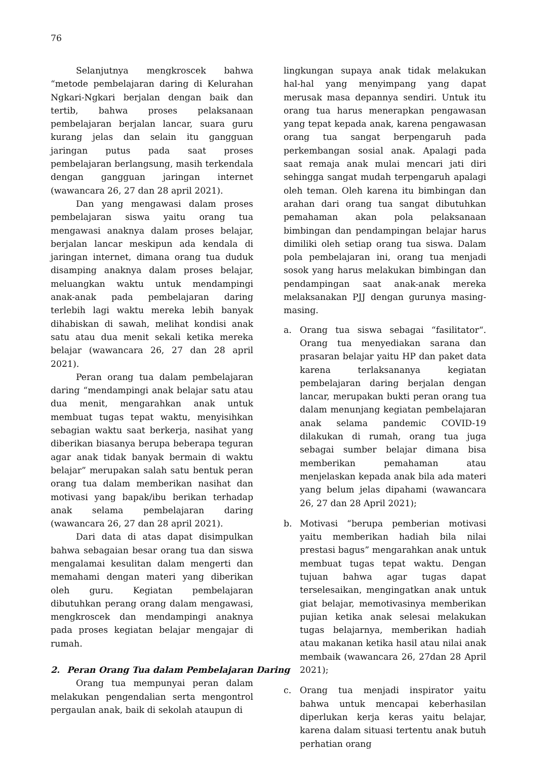76
Selanjutnya mengkroscek bahwa “metode pembelajaran daring di Kelurahan Ngkari-Ngkari berjalan dengan baik dan tertib, bahwa proses pelaksanaan pembelajaran berjalan lancar, suara guru kurang jelas dan selain itu gangguan jaringan putus pada saat proses pembelajaran berlangsung, masih terkendala dengan gangguan jaringan internet (wawancara 26, 27 dan 28 april 2021).
Dan yang mengawasi dalam proses pembelajaran siswa yaitu orang tua mengawasi anaknya dalam proses belajar, berjalan lancar meskipun ada kendala di jaringan internet, dimana orang tua duduk disamping anaknya dalam proses belajar, meluangkan waktu untuk mendampingi anak-anak pada pembelajaran daring terlebih lagi waktu mereka lebih banyak dihabiskan di sawah, melihat kondisi anak satu atau dua menit sekali ketika mereka belajar (wawancara 26, 27 dan 28 april 2021).
Peran orang tua dalam pembelajaran daring “mendampingi anak belajar satu atau dua menit, mengarahkan anak untuk membuat tugas tepat waktu, menyisihkan sebagian waktu saat berkerja, nasihat yang diberikan biasanya berupa beberapa teguran agar anak tidak banyak bermain di waktu belajar” merupakan salah satu bentuk peran orang tua dalam memberikan nasihat dan motivasi yang bapak/ibu berikan terhadap anak selama pembelajaran daring (wawancara 26, 27 dan 28 april 2021).
Dari data di atas dapat disimpulkan bahwa sebagaian besar orang tua dan siswa mengalamai kesulitan dalam mengerti dan memahami dengan materi yang diberikan oleh guru. Kegiatan pembelajaran dibutuhkan perang orang dalam mengawasi, mengkroscek dan mendampingi anaknya pada proses kegiatan belajar mengajar di rumah.
2. Peran Orang Tua dalam Pembelajaran Daring
Orang tua mempunyai peran dalam melakukan pengendalian serta mengontrol pergaulan anak, baik di sekolah ataupun di
lingkungan supaya anak tidak melakukan hal-hal yang menyimpang yang dapat merusak masa depannya sendiri. Untuk itu orang tua harus menerapkan pengawasan yang tepat kepada anak, karena pengawasan orang tua sangat berpengaruh pada perkembangan sosial anak. Apalagi pada saat remaja anak mulai mencari jati diri sehingga sangat mudah terpengaruh apalagi oleh teman. Oleh karena itu bimbingan dan arahan dari orang tua sangat dibutuhkan pemahaman akan pola pelaksanaan bimbingan dan pendampingan belajar harus dimiliki oleh setiap orang tua siswa. Dalam pola pembelajaran ini, orang tua menjadi sosok yang harus melakukan bimbingan dan pendampingan saat anak-anak mereka melaksanakan PJJ dengan gurunya masing-masing.
a. Orang tua siswa sebagai “fasilitator“. Orang tua menyediakan sarana dan prasaran belajar yaitu HP dan paket data karena terlaksananya kegiatan pembelajaran daring berjalan dengan lancar, merupakan bukti peran orang tua dalam menunjang kegiatan pembelajaran anak selama pandemic COVID-19 dilakukan di rumah, orang tua juga sebagai sumber belajar dimana bisa memberikan pemahaman atau menjelaskan kepada anak bila ada materi yang belum jelas dipahami (wawancara 26, 27 dan 28 April 2021);
b. Motivasi “berupa pemberian motivasi yaitu memberikan hadiah bila nilai prestasi bagus” mengarahkan anak untuk membuat tugas tepat waktu. Dengan tujuan bahwa agar tugas dapat terselesaikan, mengingatkan anak untuk giat belajar, memotivasinya memberikan pujian ketika anak selesai melakukan tugas belajarnya, memberikan hadiah atau makanan ketika hasil atau nilai anak membaik (wawancara 26, 27dan 28 April 2021);
c. Orang tua menjadi inspirator yaitu bahwa untuk mencapai keberhasilan diperlukan kerja keras yaitu belajar, karena dalam situasi tertentu anak butuh perhatian orang